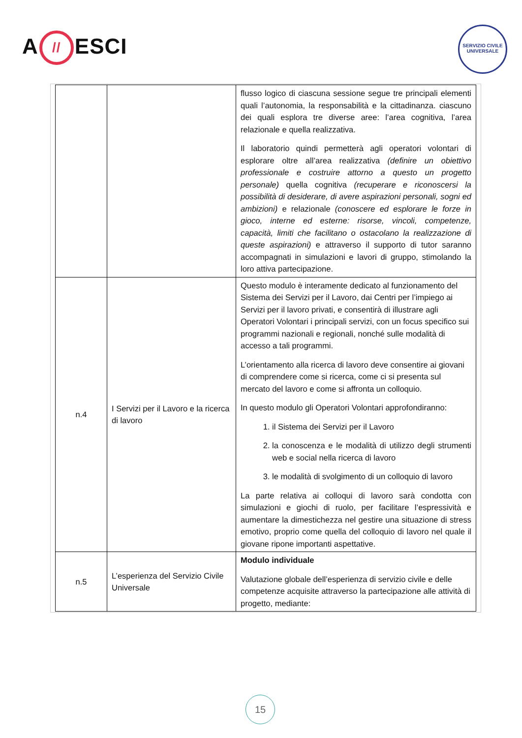A // ESCI
SERVIZIO CIVILE UNIVERSALE
| | | flusso logico di ciascuna sessione segue tre principali elementi quali l’autonomia, la responsabilità e la cittadinanza. ciascuno dei quali esplora tre diverse aree: l’area cognitiva, l’area relazionale e quella realizzativa. Il laboratorio quindi permetterà agli operatori volontari di esplorare oltre all’area realizzativa (definire un obiettivo professionale e costruire attorno a questo un progetto personale) quella cognitiva (recuperare e riconoscersi la possibilità di desiderare, di avere aspirazioni personali, sogni ed ambizioni) e relazionale (conoscere ed esplorare le forze in gioco, interne ed esterne: risorse, vincoli, competenze, capacità, limiti che facilitano o ostacolano la realizzazione di queste aspirazioni) e attraverso il supporto di tutor saranno accompagnati in simulazioni e lavori di gruppo, stimolando la loro attiva partecipazione. |
| n.4 | I Servizi per il Lavoro e la ricerca di lavoro | Questo modulo è interamente dedicato al funzionamento del Sistema dei Servizi per il Lavoro, dai Centri per l’impiego ai Servizi per il lavoro privati, e consentirà di illustrare agli Operatori Volontari i principali servizi, con un focus specifico sui programmi nazionali e regionali, nonché sulle modalità di accesso a tali programmi. L’orientamento alla ricerca di lavoro deve consentire ai giovani di comprendere come si ricerca, come ci si presenta sul mercato del lavoro e come si affronta un colloquio. In questo modulo gli Operatori Volontari approfondiranno: 1. il Sistema dei Servizi per il Lavoro 2. la conoscenza e le modalità di utilizzo degli strumenti web e social nella ricerca di lavoro 3. le modalità di svolgimento di un colloquio di lavoro La parte relativa ai colloqui di lavoro sarà condotta con simulazioni e giochi di ruolo, per facilitare l’espressività e aumentare la dimestichezza nel gestire una situazione di stress emotivo, proprio come quella del colloquio di lavoro nel quale il giovane ripone importanti aspettative. |
| n.5 | L’esperienza del Servizio Civile Universale | Modulo individuale Valutazione globale dell’esperienza di servizio civile e delle competenze acquisite attraverso la partecipazione alle attività di progetto, mediante: |
15